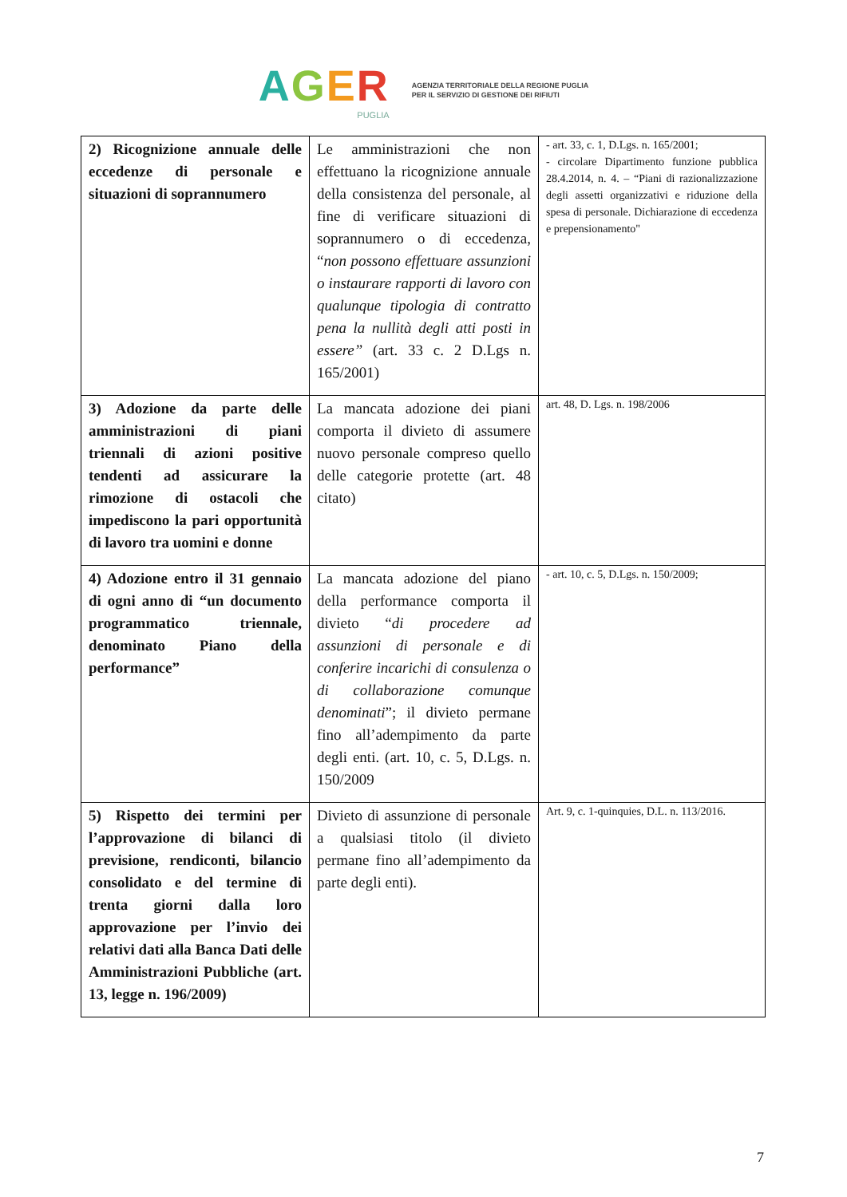AGER
PUGLIA
AGENZIA TERRITORIALE DELLA REGIONE PUGLIA
PER IL SERVIZIO DI GESTIONE DEI RIFIUTI
| 2) Ricognizione annuale delle eccedenze di personale e situazioni di soprannumero | Le amministrazioni che non effettuano la ricognizione annuale della consistenza del personale, al fine di verificare situazioni di soprannumero o di eccedenza, “ non possono effettuare assunzioni o instaurare rapporti di lavoro con qualunque tipologia di contratto pena la nullità degli atti posti in essere” (art. 33 c. 2 D.Lgs n. 165/2001) | - art. 33, c. 1, D.Lgs. n. 165/2001; - circolare Dipartimento funzione pubblica 28.4.2014, n. 4. – “Piani di razionalizzazione degli assetti organizzativi e riduzione della spesa di personale. Dichiarazione di eccedenza e prepensionamento" |
| 3) Adozione da parte delle amministrazioni di piani triennali di azioni positive tendenti ad assicurare la rimozione di ostacoli che impediscono la pari opportunità di lavoro tra uomini e donne | La mancata adozione dei piani comporta il divieto di assumere nuovo personale compreso quello delle categorie protette (art. 48 citato) | art. 48, D. Lgs. n. 198/2006 |
| 4) Adozione entro il 31 gennaio di ogni anno di “un documento programmatico triennale, denominato Piano della performance” | La mancata adozione del piano della performance comporta il divieto “ di procedere ad assunzioni di personale e di conferire incarichi di consulenza o di collaborazione comunque denominati ”; il divieto permane fino all’adempimento da parte degli enti. (art. 10, c. 5, D.Lgs. n. 150/2009 | - art. 10, c. 5, D.Lgs. n. 150/2009; |
| 5) Rispetto dei termini per l’approvazione di bilanci di previsione, rendiconti, bilancio consolidato e del termine di trenta giorni dalla loro approvazione per l’invio dei relativi dati alla Banca Dati delle Amministrazioni Pubbliche (art. 13, legge n. 196/2009) | Divieto di assunzione di personale a qualsiasi titolo (il divieto permane fino all’adempimento da parte degli enti). | Art. 9, c. 1-quinquies, D.L. n. 113/2016. |
7